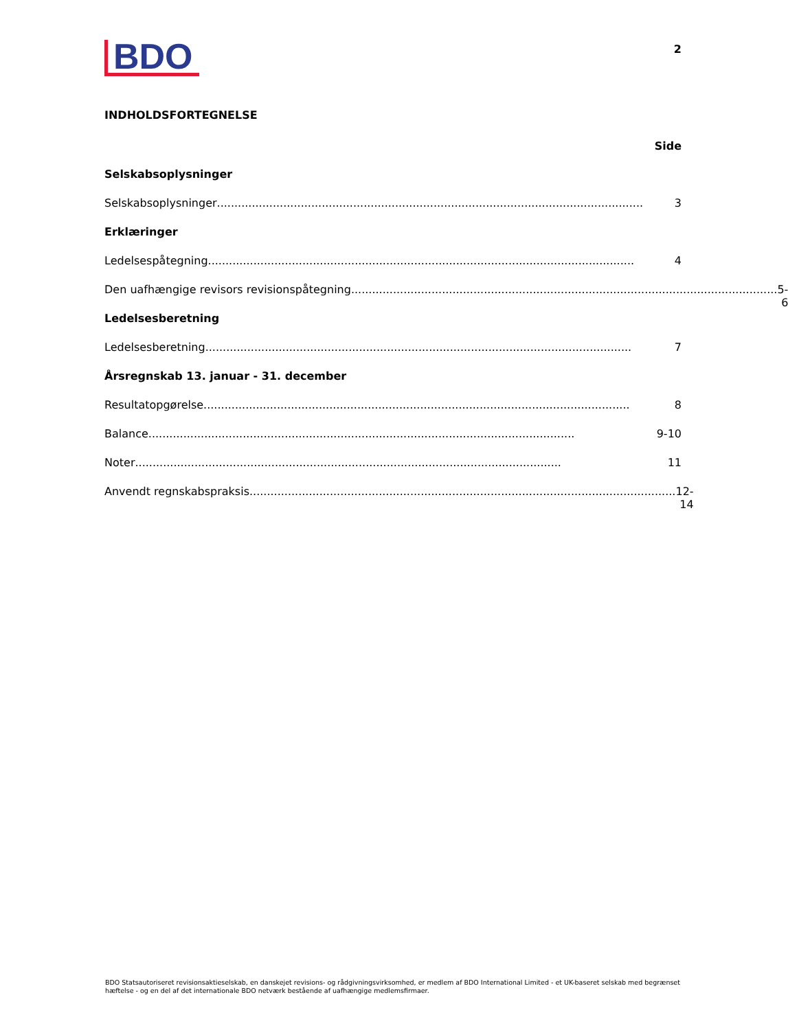BDO
2
INDHOLDSFORTEGNELSE
Side
Selskabsoplysninger
Selskabsoplysninger..........................................................................................................................
3
Erklæringer
Ledelsespåtegning..........................................................................................................................
4
Den uafhængige revisors revisionspåtegning..........................................................................................................................
5-6
Ledelsesberetning
Ledelsesberetning..........................................................................................................................
7
Årsregnskab 13. januar - 31. december
Resultatopgørelse..........................................................................................................................
8
Balance..........................................................................................................................
9-10
Noter ..........................................................................................................................
11
Anvendt regnskabspraksis..........................................................................................................................
12-14
BDO Statsautoriseret revisionsaktieselskab, en danskejet revisions- og rådgivningsvirksomhed, er medlem af BDO International Limited - et UK-baseret selskab med begrænset hæftelse - og en del af det internationale BDO netværk bestående af uafhængige medlemsfirmaer.